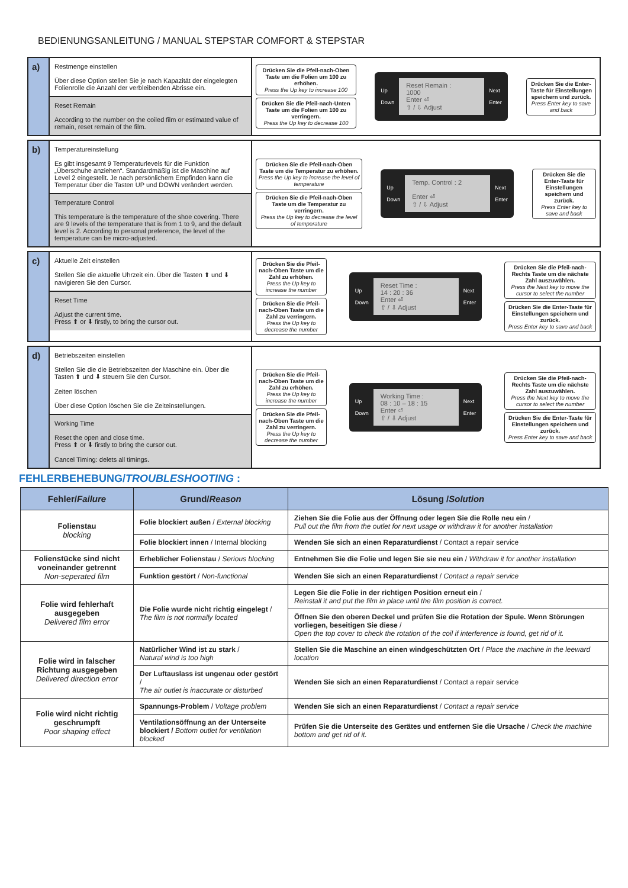BEDIENUNGSANLEITUNG / MANUAL STEPSTAR COMFORT & STEPSTAR
a)
Restmenge einstellen
Über diese Option stellen Sie je nach Kapazität der eingelegten Folienrolle die Anzahl der verbleibenden Abrisse ein.
Reset Remain
According to the number on the coiled film or estimated value of remain, reset remain of the film.
Drücken Sie die Pfeil-nach-Oben Taste um die Folien um 100 zu erhöhen.
Press the Up key to increase 100
Drücken Sie die Pfeil-nach-Unten Taste um die Folien um 100 zu verringern.
Press the Up key to decrease 100
Up
Down
Reset Remain :
1000
Enter ⏎
⇧ / ⇩ Adjust
Next
Enter
Drücken Sie die Enter-Taste für Einstellungen speichern und zurück.
Press Enter key to save and back
b)
Temperatureinstellung
Es gibt insgesamt 9 Temperaturlevels für die Funktion „Überschuhe anziehen“. Standardmäßig ist die Maschine auf Level 2 eingestellt. Je nach persönlichem Empfinden kann die Temperatur über die Tasten UP und DOWN verändert werden.
Temperature Control
This temperature is the temperature of the shoe covering. There are 9 levels of the temperature that is from 1 to 9, and the default level is 2. According to personal preference, the level of the temperature can be micro-adjusted.
Drücken Sie die Pfeil-nach-Oben Taste um die Temperatur zu erhöhen.
Press the Up key to increase the level of temperature
Drücken Sie die Pfeil-nach-Oben Taste um die Temperatur zu verringern.
Press the Up key to decrease the level of temperature
Up
Down
Temp. Control : 2
Enter ⏎
⇧ / ⇩ Adjust
Next
Enter
Drücken Sie die Enter-Taste für Einstellungen speichern und zurück.
Press Enter key to save and back
c)
Aktuelle Zeit einstellen
Stellen Sie die aktuelle Uhrzeit ein. Über die Tasten ⬆ und ⬇ navigieren Sie den Cursor.
Reset Time
Adjust the current time.
Press ⬆ or ⬇ firstly, to bring the cursor out.
Drücken Sie die Pfeil-nach-Oben Taste um die Zahl zu erhöhen.
Press the Up key to increase the number
Drücken Sie die Pfeil-nach-Oben Taste um die Zahl zu verringern.
Press the Up key to decrease the number
Up
Down
Reset Time :
14 : 20 : 36
Enter ⏎
⇧ / ⇩ Adjust
Next
Enter
Drücken Sie die Pfeil-nach-Rechts Taste um die nächste Zahl auszuwählen.
Press the Next key to move the cursor to select the number
Drücken Sie die Enter-Taste für Einstellungen speichern und zurück.
Press Enter key to save and back
d)
Betriebszeiten einstellen
Stellen Sie die die Betriebszeiten der Maschine ein. Über die Tasten ⬆ und ⬇ steuern Sie den Cursor.
Zeiten löschen
Über diese Option löschen Sie die Zeiteinstellungen.
Working Time
Reset the open and close time.
Press ⬆ or ⬇ firstly to bring the cursor out.
Cancel Timing: delets all timings.
Drücken Sie die Pfeil-nach-Oben Taste um die Zahl zu erhöhen.
Press the Up key to increase the number
Drücken Sie die Pfeil-nach-Oben Taste um die Zahl zu verringern.
Press the Up key to decrease the number
Up
Down
Working Time :
08 : 10 – 18 : 15
Enter ⏎
⇧ / ⇩ Adjust
Next
Enter
Drücken Sie die Pfeil-nach-Rechts Taste um die nächste Zahl auszuwählen.
Press the Next key to move the cursor to select the number
Drücken Sie die Enter-Taste für Einstellungen speichern und zurück.
Press Enter key to save and back
FEHLERBEHEBUNG/TROUBLESHOOTING :
| Fehler/ Failure | Grund/ Reason | Lösung / Solution |
| --- | --- | --- |
| Folienstau blocking | Folie blockiert außen / External blocking | Ziehen Sie die Folie aus der Öffnung oder legen Sie die Rolle neu ein / Pull out the film from the outlet for next usage or withdraw it for another installation |
| | Folie blockiert innen / Internal blocking | Wenden Sie sich an einen Reparaturdienst / Contact a repair service |
| Folienstücke sind nicht voneinander getrennt Non-seperated film | Erheblicher Folienstau / Serious blocking | Entnehmen Sie die Folie und legen Sie sie neu ein / Withdraw it for another installation |
| | Funktion gestört / Non-functional | Wenden Sie sich an einen Reparaturdienst / Contact a repair service |
| Folie wird fehlerhaft ausgegeben Delivered film error | Die Folie wurde nicht richtig eingelegt / The film is not normally located | Legen Sie die Folie in der richtigen Position erneut ein / Reinstall it and put the film in place until the film position is correct. |
| | | Öffnen Sie den oberen Deckel und prüfen Sie die Rotation der Spule. Wenn Störungen vorliegen, beseitigen Sie diese / Open the top cover to check the rotation of the coil if interference is found, get rid of it. |
| Folie wird in falscher Richtung ausgegeben Delivered direction error | Natürlicher Wind ist zu stark / Natural wind is too high | Stellen Sie die Maschine an einen windgeschützten Ort / Place the machine in the leeward location |
| | Der Luftauslass ist ungenau oder gestört / The air outlet is inaccurate or disturbed | Wenden Sie sich an einen Reparaturdienst / Contact a repair service |
| Folie wird nicht richtig geschrumpft Poor shaping effect | Spannungs-Problem / Voltage problem | Wenden Sie sich an einen Reparaturdienst / Contact a repair service |
| | Ventilationsöffnung an der Unterseite blockiert / Bottom outlet for ventilation blocked | Prüfen Sie die Unterseite des Gerätes und entfernen Sie die Ursache / Check the machine bottom and get rid of it. |